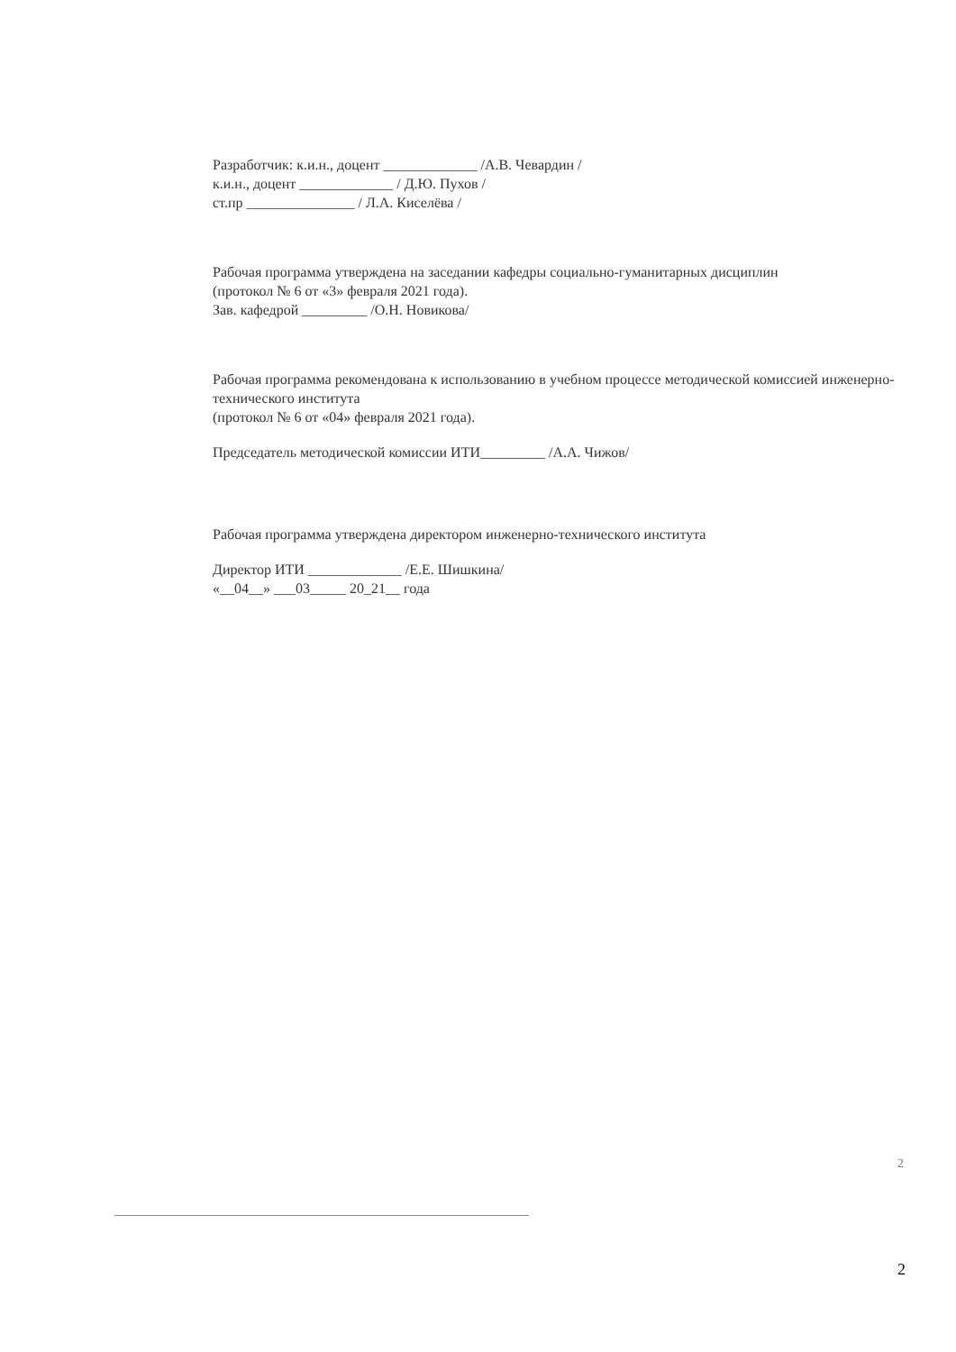Разработчик: к.и.н., доцент _____________ /А.В. Чевардин /
к.и.н., доцент _____________ / Д.Ю. Пухов /
ст.пр _______________ / Л.А. Киселёва /
Рабочая программа утверждена на заседании кафедры социально-гуманитарных дисциплин
(протокол № 6 от «3» февраля 2021 года).
Зав. кафедрой _________ /О.Н. Новикова/
Рабочая программа рекомендована к использованию в учебном процессе методической комиссией инженерно-технического института
(протокол № 6 от «04» февраля 2021 года).
Председатель методической комиссии ИТИ_________ /А.А. Чижов/
Рабочая программа утверждена директором инженерно-технического института
Директор ИТИ _____________ /Е.Е. Шишкина/
«__04__» ___03_____ 20_21__ года
2
2